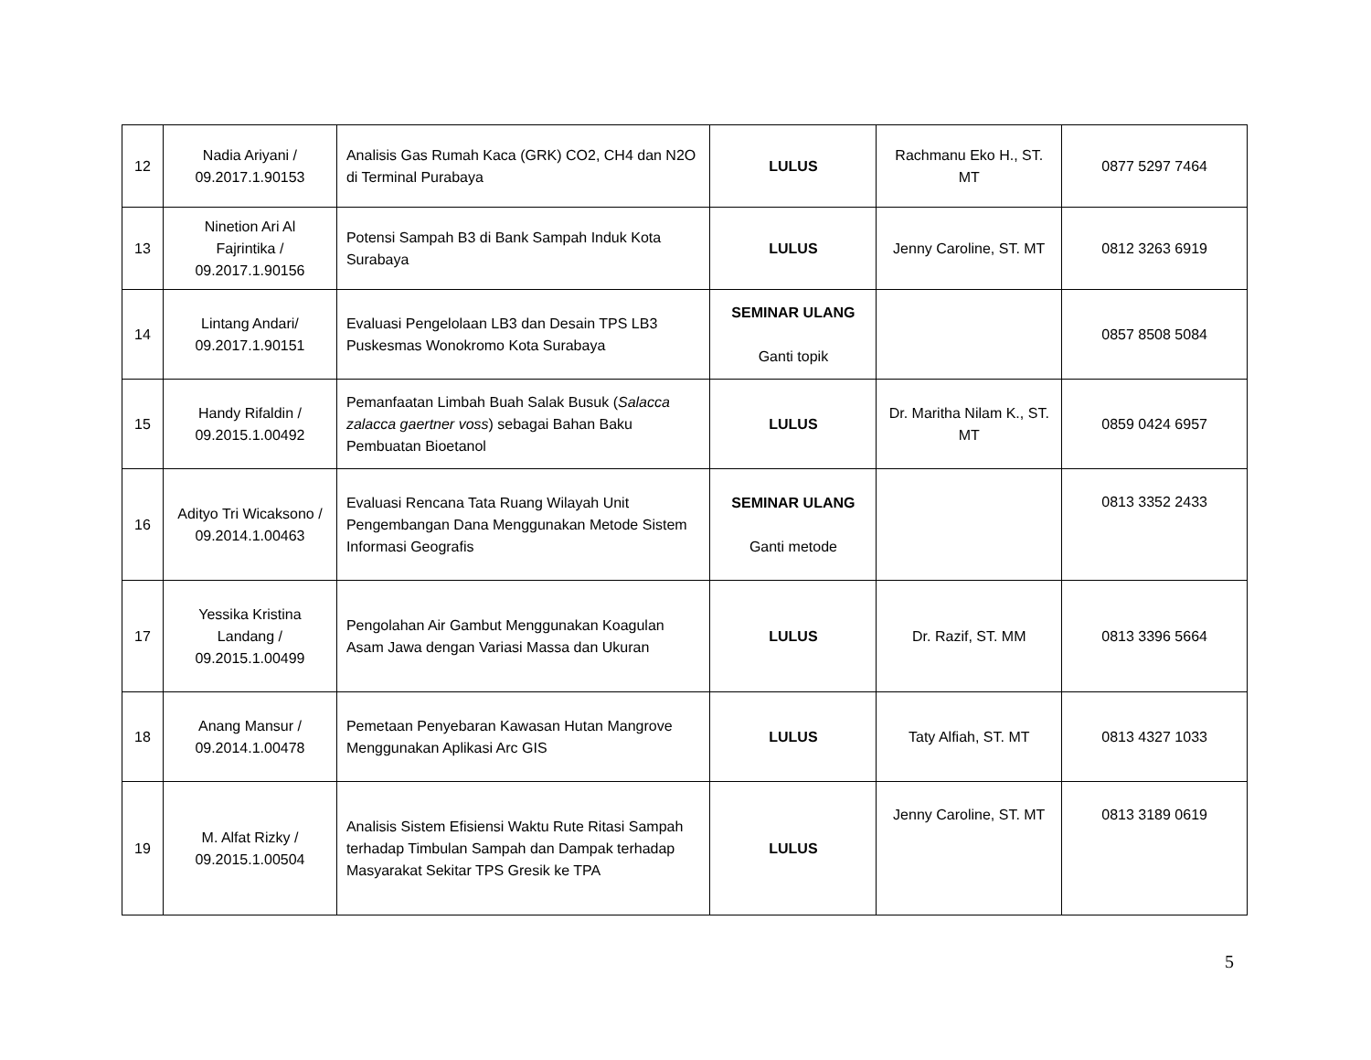| 12 | Nadia Ariyani / 09.2017.1.90153 | Analisis Gas Rumah Kaca (GRK) CO2, CH4 dan N2O di Terminal Purabaya | LULUS | Rachmanu Eko H., ST. MT | 0877 5297 7464 |
| 13 | Ninetion Ari Al Fajrintika / 09.2017.1.90156 | Potensi Sampah B3 di Bank Sampah Induk Kota Surabaya | LULUS | Jenny Caroline, ST. MT | 0812 3263 6919 |
| 14 | Lintang Andari/ 09.2017.1.90151 | Evaluasi Pengelolaan LB3 dan Desain TPS LB3 Puskesmas Wonokromo Kota Surabaya | SEMINAR ULANG Ganti topik | | 0857 8508 5084 |
| 15 | Handy Rifaldin / 09.2015.1.00492 | Pemanfaatan Limbah Buah Salak Busuk ( Salacca zalacca gaertner voss ) sebagai Bahan Baku Pembuatan Bioetanol | LULUS | Dr. Maritha Nilam K., ST. MT | 0859 0424 6957 |
| 16 | Adityo Tri Wicaksono / 09.2014.1.00463 | Evaluasi Rencana Tata Ruang Wilayah Unit Pengembangan Dana Menggunakan Metode Sistem Informasi Geografis | SEMINAR ULANG Ganti metode | | 0813 3352 2433 |
| 17 | Yessika Kristina Landang / 09.2015.1.00499 | Pengolahan Air Gambut Menggunakan Koagulan Asam Jawa dengan Variasi Massa dan Ukuran | LULUS | Dr. Razif, ST. MM | 0813 3396 5664 |
| 18 | Anang Mansur / 09.2014.1.00478 | Pemetaan Penyebaran Kawasan Hutan Mangrove Menggunakan Aplikasi Arc GIS | LULUS | Taty Alfiah, ST. MT | 0813 4327 1033 |
| 19 | M. Alfat Rizky / 09.2015.1.00504 | Analisis Sistem Efisiensi Waktu Rute Ritasi Sampah terhadap Timbulan Sampah dan Dampak terhadap Masyarakat Sekitar TPS Gresik ke TPA | LULUS | Jenny Caroline, ST. MT | 0813 3189 0619 |
5